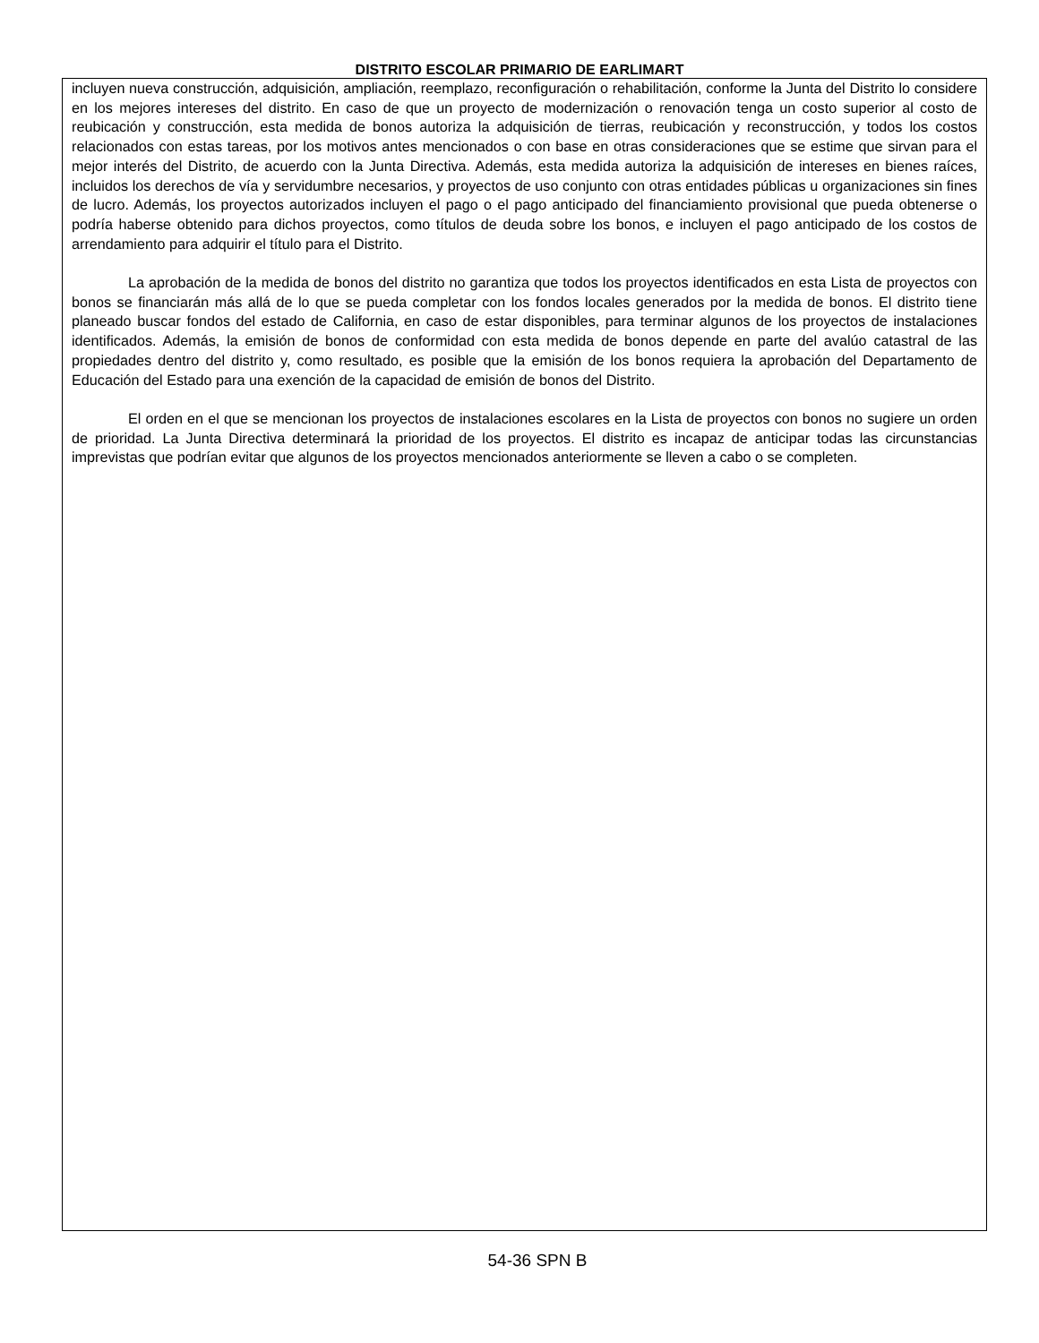DISTRITO ESCOLAR PRIMARIO DE EARLIMART
incluyen nueva construcción, adquisición, ampliación, reemplazo, reconfiguración o rehabilitación, conforme la Junta del Distrito lo considere en los mejores intereses del distrito. En caso de que un proyecto de modernización o renovación tenga un costo superior al costo de reubicación y construcción, esta medida de bonos autoriza la adquisición de tierras, reubicación y reconstrucción, y todos los costos relacionados con estas tareas, por los motivos antes mencionados o con base en otras consideraciones que se estime que sirvan para el mejor interés del Distrito, de acuerdo con la Junta Directiva. Además, esta medida autoriza la adquisición de intereses en bienes raíces, incluidos los derechos de vía y servidumbre necesarios, y proyectos de uso conjunto con otras entidades públicas u organizaciones sin fines de lucro. Además, los proyectos autorizados incluyen el pago o el pago anticipado del financiamiento provisional que pueda obtenerse o podría haberse obtenido para dichos proyectos, como títulos de deuda sobre los bonos, e incluyen el pago anticipado de los costos de arrendamiento para adquirir el título para el Distrito.
La aprobación de la medida de bonos del distrito no garantiza que todos los proyectos identificados en esta Lista de proyectos con bonos se financiarán más allá de lo que se pueda completar con los fondos locales generados por la medida de bonos. El distrito tiene planeado buscar fondos del estado de California, en caso de estar disponibles, para terminar algunos de los proyectos de instalaciones identificados. Además, la emisión de bonos de conformidad con esta medida de bonos depende en parte del avalúo catastral de las propiedades dentro del distrito y, como resultado, es posible que la emisión de los bonos requiera la aprobación del Departamento de Educación del Estado para una exención de la capacidad de emisión de bonos del Distrito.
El orden en el que se mencionan los proyectos de instalaciones escolares en la Lista de proyectos con bonos no sugiere un orden de prioridad. La Junta Directiva determinará la prioridad de los proyectos. El distrito es incapaz de anticipar todas las circunstancias imprevistas que podrían evitar que algunos de los proyectos mencionados anteriormente se lleven a cabo o se completen.
54-36 SPN B